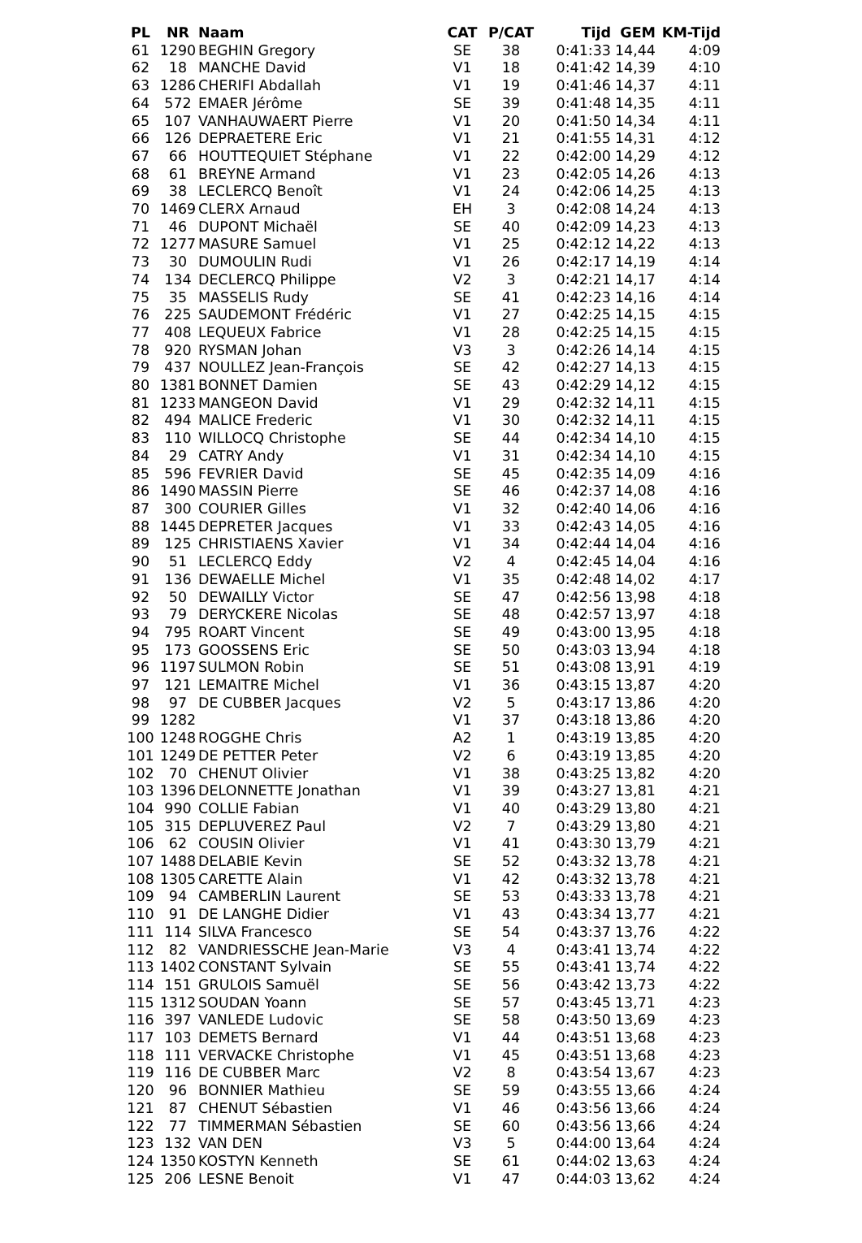| PL | NR | Naam | CAT | P/CAT | Tijd | GEM | KM-Tijd |
| --- | --- | --- | --- | --- | --- | --- | --- |
| 61 | 1290 | BEGHIN Gregory | SE | 38 | 0:41:33 | 14,44 | 4:09 |
| 62 | 18 | MANCHE David | V1 | 18 | 0:41:42 | 14,39 | 4:10 |
| 63 | 1286 | CHERIFI Abdallah | V1 | 19 | 0:41:46 | 14,37 | 4:11 |
| 64 | 572 | EMAER Jérôme | SE | 39 | 0:41:48 | 14,35 | 4:11 |
| 65 | 107 | VANHAUWAERT Pierre | V1 | 20 | 0:41:50 | 14,34 | 4:11 |
| 66 | 126 | DEPRAETERE Eric | V1 | 21 | 0:41:55 | 14,31 | 4:12 |
| 67 | 66 | HOUTTEQUIET Stéphane | V1 | 22 | 0:42:00 | 14,29 | 4:12 |
| 68 | 61 | BREYNE Armand | V1 | 23 | 0:42:05 | 14,26 | 4:13 |
| 69 | 38 | LECLERCQ Benoît | V1 | 24 | 0:42:06 | 14,25 | 4:13 |
| 70 | 1469 | CLERX Arnaud | EH | 3 | 0:42:08 | 14,24 | 4:13 |
| 71 | 46 | DUPONT Michaël | SE | 40 | 0:42:09 | 14,23 | 4:13 |
| 72 | 1277 | MASURE Samuel | V1 | 25 | 0:42:12 | 14,22 | 4:13 |
| 73 | 30 | DUMOULIN Rudi | V1 | 26 | 0:42:17 | 14,19 | 4:14 |
| 74 | 134 | DECLERCQ Philippe | V2 | 3 | 0:42:21 | 14,17 | 4:14 |
| 75 | 35 | MASSELIS Rudy | SE | 41 | 0:42:23 | 14,16 | 4:14 |
| 76 | 225 | SAUDEMONT Frédéric | V1 | 27 | 0:42:25 | 14,15 | 4:15 |
| 77 | 408 | LEQUEUX Fabrice | V1 | 28 | 0:42:25 | 14,15 | 4:15 |
| 78 | 920 | RYSMAN Johan | V3 | 3 | 0:42:26 | 14,14 | 4:15 |
| 79 | 437 | NOULLEZ Jean-François | SE | 42 | 0:42:27 | 14,13 | 4:15 |
| 80 | 1381 | BONNET Damien | SE | 43 | 0:42:29 | 14,12 | 4:15 |
| 81 | 1233 | MANGEON David | V1 | 29 | 0:42:32 | 14,11 | 4:15 |
| 82 | 494 | MALICE Frederic | V1 | 30 | 0:42:32 | 14,11 | 4:15 |
| 83 | 110 | WILLOCQ Christophe | SE | 44 | 0:42:34 | 14,10 | 4:15 |
| 84 | 29 | CATRY Andy | V1 | 31 | 0:42:34 | 14,10 | 4:15 |
| 85 | 596 | FEVRIER David | SE | 45 | 0:42:35 | 14,09 | 4:16 |
| 86 | 1490 | MASSIN Pierre | SE | 46 | 0:42:37 | 14,08 | 4:16 |
| 87 | 300 | COURIER Gilles | V1 | 32 | 0:42:40 | 14,06 | 4:16 |
| 88 | 1445 | DEPRETER Jacques | V1 | 33 | 0:42:43 | 14,05 | 4:16 |
| 89 | 125 | CHRISTIAENS Xavier | V1 | 34 | 0:42:44 | 14,04 | 4:16 |
| 90 | 51 | LECLERCQ Eddy | V2 | 4 | 0:42:45 | 14,04 | 4:16 |
| 91 | 136 | DEWAELLE Michel | V1 | 35 | 0:42:48 | 14,02 | 4:17 |
| 92 | 50 | DEWAILLY Victor | SE | 47 | 0:42:56 | 13,98 | 4:18 |
| 93 | 79 | DERYCKERE Nicolas | SE | 48 | 0:42:57 | 13,97 | 4:18 |
| 94 | 795 | ROART Vincent | SE | 49 | 0:43:00 | 13,95 | 4:18 |
| 95 | 173 | GOOSSENS Eric | SE | 50 | 0:43:03 | 13,94 | 4:18 |
| 96 | 1197 | SULMON Robin | SE | 51 | 0:43:08 | 13,91 | 4:19 |
| 97 | 121 | LEMAITRE Michel | V1 | 36 | 0:43:15 | 13,87 | 4:20 |
| 98 | 97 | DE CUBBER Jacques | V2 | 5 | 0:43:17 | 13,86 | 4:20 |
| 99 | 1282 | | V1 | 37 | 0:43:18 | 13,86 | 4:20 |
| 100 | 1248 | ROGGHE Chris | A2 | 1 | 0:43:19 | 13,85 | 4:20 |
| 101 | 1249 | DE PETTER Peter | V2 | 6 | 0:43:19 | 13,85 | 4:20 |
| 102 | 70 | CHENUT Olivier | V1 | 38 | 0:43:25 | 13,82 | 4:20 |
| 103 | 1396 | DELONNETTE Jonathan | V1 | 39 | 0:43:27 | 13,81 | 4:21 |
| 104 | 990 | COLLIE Fabian | V1 | 40 | 0:43:29 | 13,80 | 4:21 |
| 105 | 315 | DEPLUVEREZ Paul | V2 | 7 | 0:43:29 | 13,80 | 4:21 |
| 106 | 62 | COUSIN Olivier | V1 | 41 | 0:43:30 | 13,79 | 4:21 |
| 107 | 1488 | DELABIE Kevin | SE | 52 | 0:43:32 | 13,78 | 4:21 |
| 108 | 1305 | CARETTE Alain | V1 | 42 | 0:43:32 | 13,78 | 4:21 |
| 109 | 94 | CAMBERLIN Laurent | SE | 53 | 0:43:33 | 13,78 | 4:21 |
| 110 | 91 | DE LANGHE Didier | V1 | 43 | 0:43:34 | 13,77 | 4:21 |
| 111 | 114 | SILVA Francesco | SE | 54 | 0:43:37 | 13,76 | 4:22 |
| 112 | 82 | VANDRIESSCHE Jean-Marie | V3 | 4 | 0:43:41 | 13,74 | 4:22 |
| 113 | 1402 | CONSTANT Sylvain | SE | 55 | 0:43:41 | 13,74 | 4:22 |
| 114 | 151 | GRULOIS Samuël | SE | 56 | 0:43:42 | 13,73 | 4:22 |
| 115 | 1312 | SOUDAN Yoann | SE | 57 | 0:43:45 | 13,71 | 4:23 |
| 116 | 397 | VANLEDE Ludovic | SE | 58 | 0:43:50 | 13,69 | 4:23 |
| 117 | 103 | DEMETS Bernard | V1 | 44 | 0:43:51 | 13,68 | 4:23 |
| 118 | 111 | VERVACKE Christophe | V1 | 45 | 0:43:51 | 13,68 | 4:23 |
| 119 | 116 | DE CUBBER Marc | V2 | 8 | 0:43:54 | 13,67 | 4:23 |
| 120 | 96 | BONNIER Mathieu | SE | 59 | 0:43:55 | 13,66 | 4:24 |
| 121 | 87 | CHENUT Sébastien | V1 | 46 | 0:43:56 | 13,66 | 4:24 |
| 122 | 77 | TIMMERMAN Sébastien | SE | 60 | 0:43:56 | 13,66 | 4:24 |
| 123 | 132 | VAN DEN | V3 | 5 | 0:44:00 | 13,64 | 4:24 |
| 124 | 1350 | KOSTYN Kenneth | SE | 61 | 0:44:02 | 13,63 | 4:24 |
| 125 | 206 | LESNE Benoit | V1 | 47 | 0:44:03 | 13,62 | 4:24 |